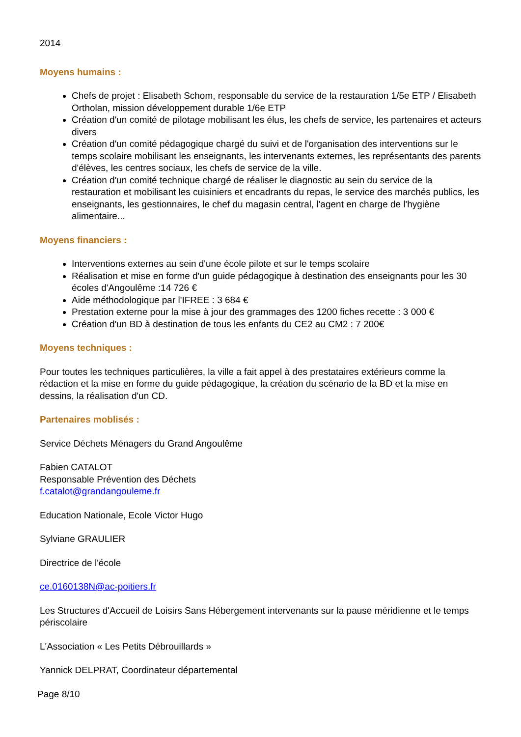2014
Moyens humains :
Chefs de projet : Elisabeth Schom, responsable du service de la restauration 1/5e ETP / Elisabeth Ortholan, mission développement durable 1/6e ETP
Création d'un comité de pilotage mobilisant les élus, les chefs de service, les partenaires et acteurs divers
Création d'un comité pédagogique chargé du suivi et de l'organisation des interventions sur le temps scolaire mobilisant les enseignants, les intervenants externes, les représentants des parents d'élèves, les centres sociaux, les chefs de service de la ville.
Création d'un comité technique chargé de réaliser le diagnostic au sein du service de la restauration et mobilisant les cuisiniers et encadrants du repas, le service des marchés publics, les enseignants, les gestionnaires, le chef du magasin central, l'agent en charge de l'hygiène alimentaire...
Moyens financiers :
Interventions externes au sein d'une école pilote et sur le temps scolaire
Réalisation et mise en forme d'un guide pédagogique à destination des enseignants pour les 30 écoles d'Angoulême :14 726 €
Aide méthodologique par l'IFREE : 3 684 €
Prestation externe pour la mise à jour des grammages des 1200 fiches recette : 3 000 €
Création d'un BD à destination de tous les enfants du CE2 au CM2 : 7 200€
Moyens techniques :
Pour toutes les techniques particulières, la ville a fait appel à des prestataires extérieurs comme la rédaction et la mise en forme du guide pédagogique, la création du scénario de la BD et la mise en dessins, la réalisation d'un CD.
Partenaires moblisés :
Service Déchets Ménagers du Grand Angoulême
Fabien CATALOT
Responsable Prévention des Déchets
f.catalot@grandangouleme.fr
Education Nationale, Ecole Victor Hugo
Sylviane GRAULIER
Directrice de l'école
ce.0160138N@ac-poitiers.fr
Les Structures d'Accueil de Loisirs Sans Hébergement intervenants sur la pause méridienne et le temps périscolaire
L'Association « Les Petits Débrouillards »
Yannick DELPRAT, Coordinateur départemental
Page 8/10